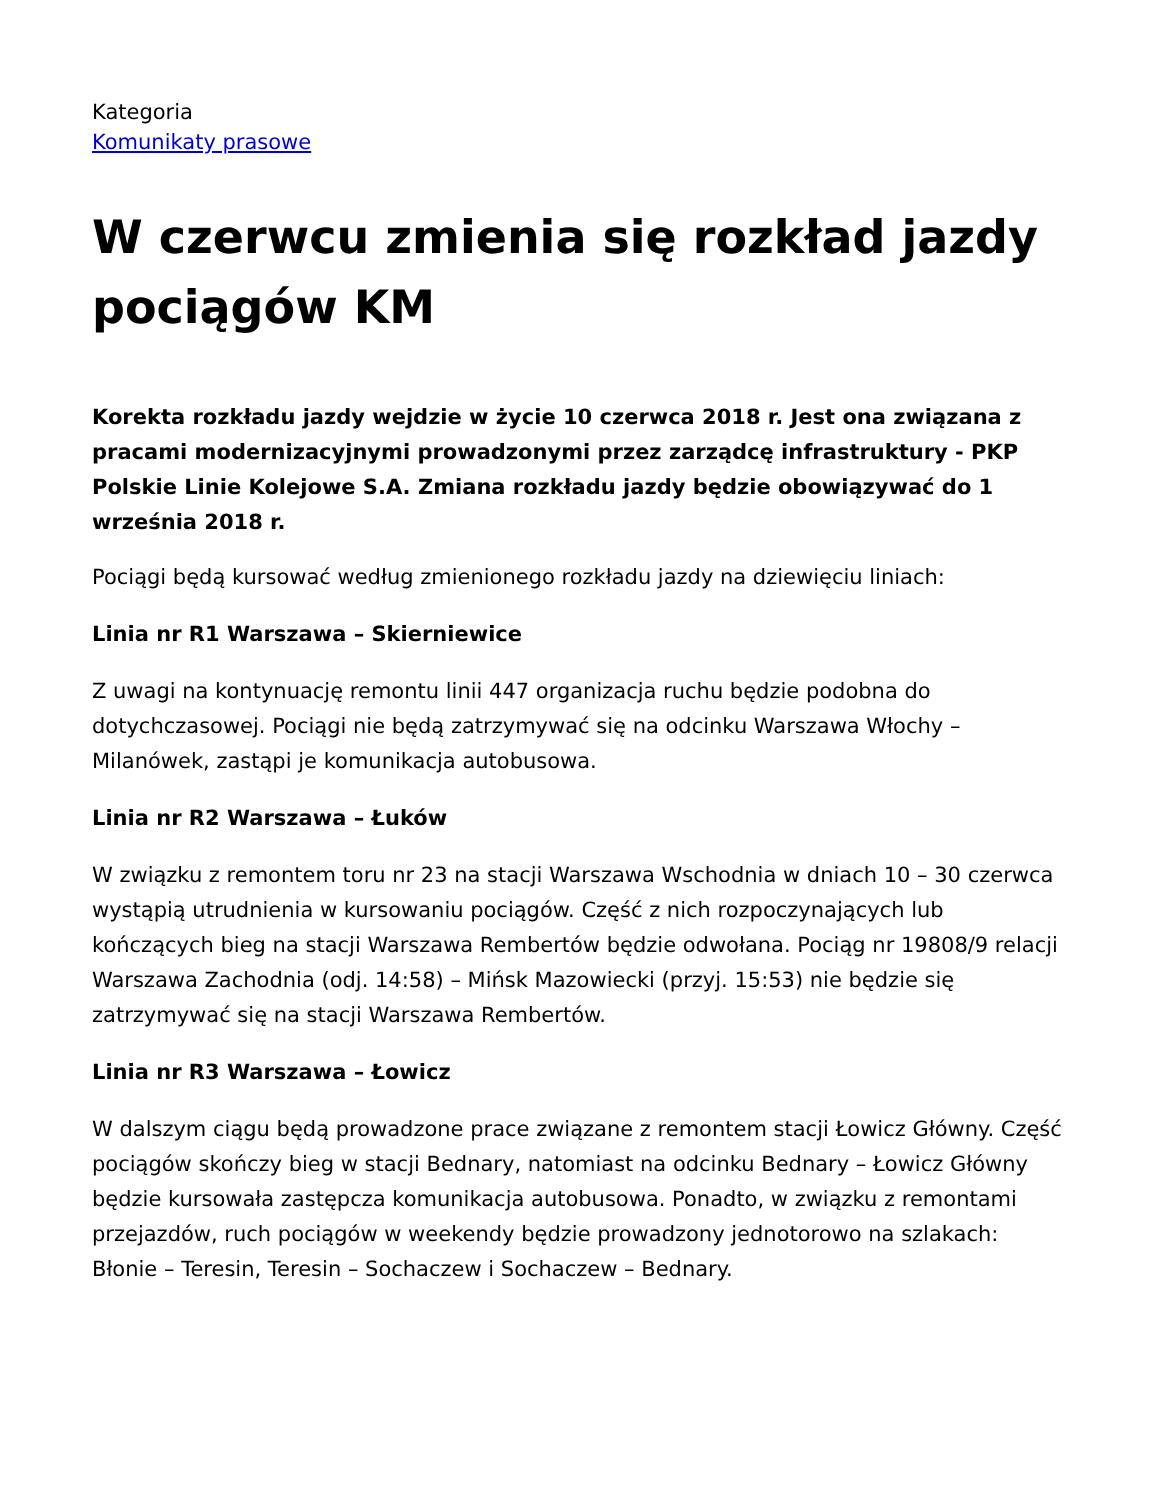Kategoria
Komunikaty prasowe
W czerwcu zmienia się rozkład jazdy pociągów KM
Korekta rozkładu jazdy wejdzie w życie 10 czerwca 2018 r. Jest ona związana z pracami modernizacyjnymi prowadzonymi przez zarządcę infrastruktury - PKP Polskie Linie Kolejowe S.A. Zmiana rozkładu jazdy będzie obowiązywać do 1 września 2018 r.
Pociągi będą kursować według zmienionego rozkładu jazdy na dziewięciu liniach:
Linia nr R1 Warszawa – Skierniewice
Z uwagi na kontynuację remontu linii 447 organizacja ruchu będzie podobna do dotychczasowej. Pociągi nie będą zatrzymywać się na odcinku Warszawa Włochy – Milanówek, zastąpi je komunikacja autobusowa.
Linia nr R2 Warszawa – Łuków
W związku z remontem toru nr 23 na stacji Warszawa Wschodnia w dniach 10 – 30 czerwca wystąpią utrudnienia w kursowaniu pociągów. Część z nich rozpoczynających lub kończących bieg na stacji Warszawa Rembertów będzie odwołana. Pociąg nr 19808/9 relacji Warszawa Zachodnia (odj. 14:58) – Mińsk Mazowiecki (przyj. 15:53) nie będzie się zatrzymywać się na stacji Warszawa Rembertów.
Linia nr R3 Warszawa – Łowicz
W dalszym ciągu będą prowadzone prace związane z remontem stacji Łowicz Główny. Część pociągów skończy bieg w stacji Bednary, natomiast na odcinku Bednary – Łowicz Główny będzie kursowała zastępcza komunikacja autobusowa. Ponadto, w związku z remontami przejazdów, ruch pociągów w weekendy będzie prowadzony jednotorowo na szlakach: Błonie – Teresin, Teresin – Sochaczew i Sochaczew – Bednary.